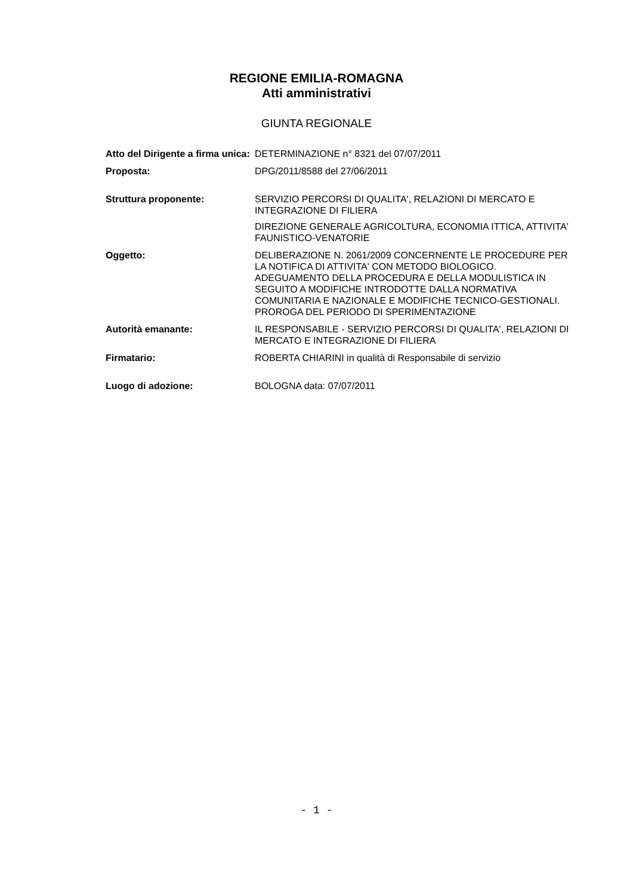REGIONE EMILIA-ROMAGNA
Atti amministrativi
GIUNTA REGIONALE
| Atto del Dirigente a firma unica: | DETERMINAZIONE n° 8321 del 07/07/2011 |
| Proposta: | DPG/2011/8588 del 27/06/2011 |
| Struttura proponente: | SERVIZIO PERCORSI DI QUALITA', RELAZIONI DI MERCATO E INTEGRAZIONE DI FILIERA DIREZIONE GENERALE AGRICOLTURA, ECONOMIA ITTICA, ATTIVITA' FAUNISTICO-VENATORIE |
| Oggetto: | DELIBERAZIONE N. 2061/2009 CONCERNENTE LE PROCEDURE PER LA NOTIFICA DI ATTIVITA' CON METODO BIOLOGICO. ADEGUAMENTO DELLA PROCEDURA E DELLA MODULISTICA IN SEGUITO A MODIFICHE INTRODOTTE DALLA NORMATIVA COMUNITARIA E NAZIONALE E MODIFICHE TECNICO-GESTIONALI. PROROGA DEL PERIODO DI SPERIMENTAZIONE |
| Autorità emanante: | IL RESPONSABILE - SERVIZIO PERCORSI DI QUALITA', RELAZIONI DI MERCATO E INTEGRAZIONE DI FILIERA |
| Firmatario: | ROBERTA CHIARINI in qualità di Responsabile di servizio |
| Luogo di adozione: | BOLOGNA data: 07/07/2011 |
- 1 -